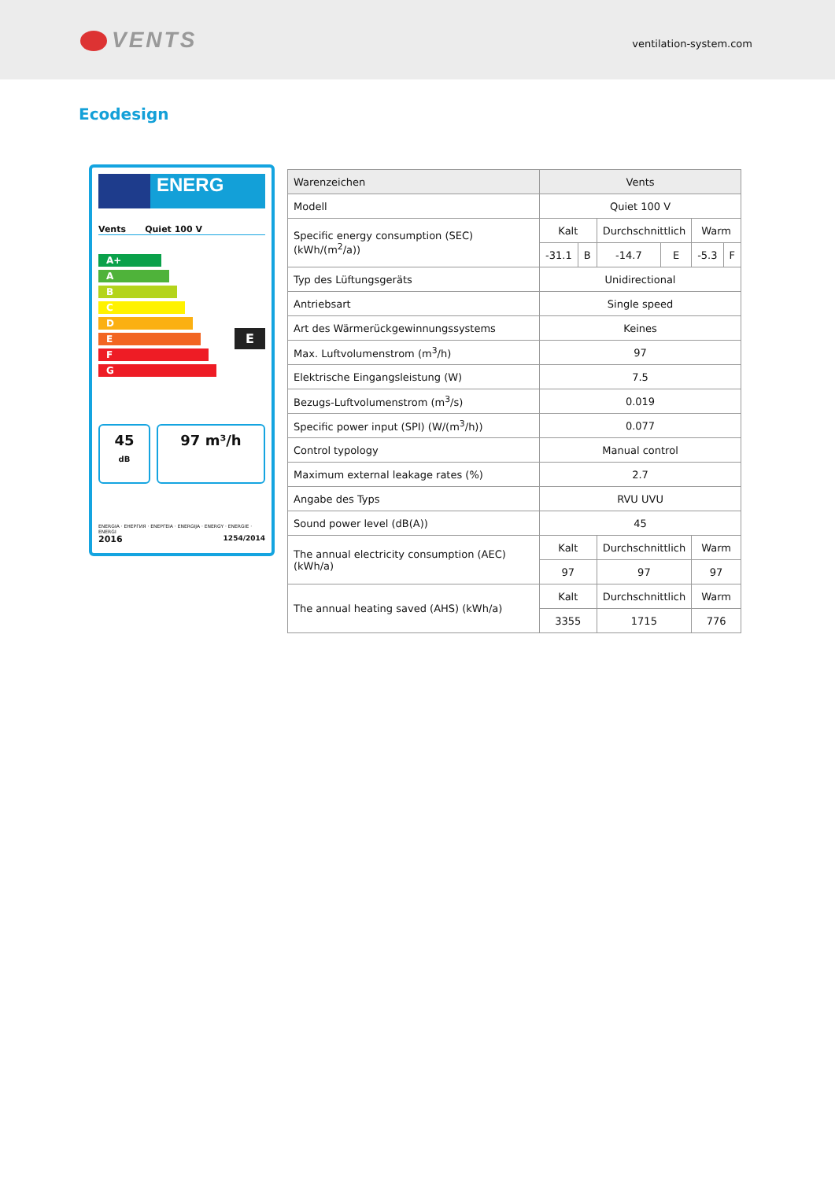VENTS
ventilation-system.com
Ecodesign
ENERG
Vents Quiet 100 V
A+
A
B
C
D
E
F
G
E
45
dB
97 m³/h
ENERGIA · ЕНЕРГИЯ · ΕΝΕΡΓΕΙΑ · ENERGIJA · ENERGY · ENERGIE · ENERGI
2016 1254/2014
| Warenzeichen | Vents | | | | | |
| Modell | Quiet 100 V | | | | | |
| Specific energy consumption (SEC) (kWh/(m<sup>2</sup>/a)) | Kalt | | Durchschnittlich | | Warm | |
| | -31.1 | B | -14.7 | E | -5.3 | F |
| Typ des Lüftungsgeräts | Unidirectional | | | | | |
| Antriebsart | Single speed | | | | | |
| Art des Wärmerückgewinnungssystems | Keines | | | | | |
| Max. Luftvolumenstrom (m<sup>3</sup>/h) | 97 | | | | | |
| Elektrische Eingangsleistung (W) | 7.5 | | | | | |
| Bezugs-Luftvolumenstrom (m<sup>3</sup>/s) | 0.019 | | | | | |
| Specific power input (SPI) (W/(m<sup>3</sup>/h)) | 0.077 | | | | | |
| Control typology | Manual control | | | | | |
| Maximum external leakage rates (%) | 2.7 | | | | | |
| Angabe des Typs | RVU UVU | | | | | |
| Sound power level (dB(A)) | 45 | | | | | |
| The annual electricity consumption (AEC) (kWh/a) | Kalt | | Durchschnittlich | | Warm | |
| | 97 | | 97 | | 97 | |
| The annual heating saved (AHS) (kWh/a) | Kalt | | Durchschnittlich | | Warm | |
| | 3355 | | 1715 | | 776 | |